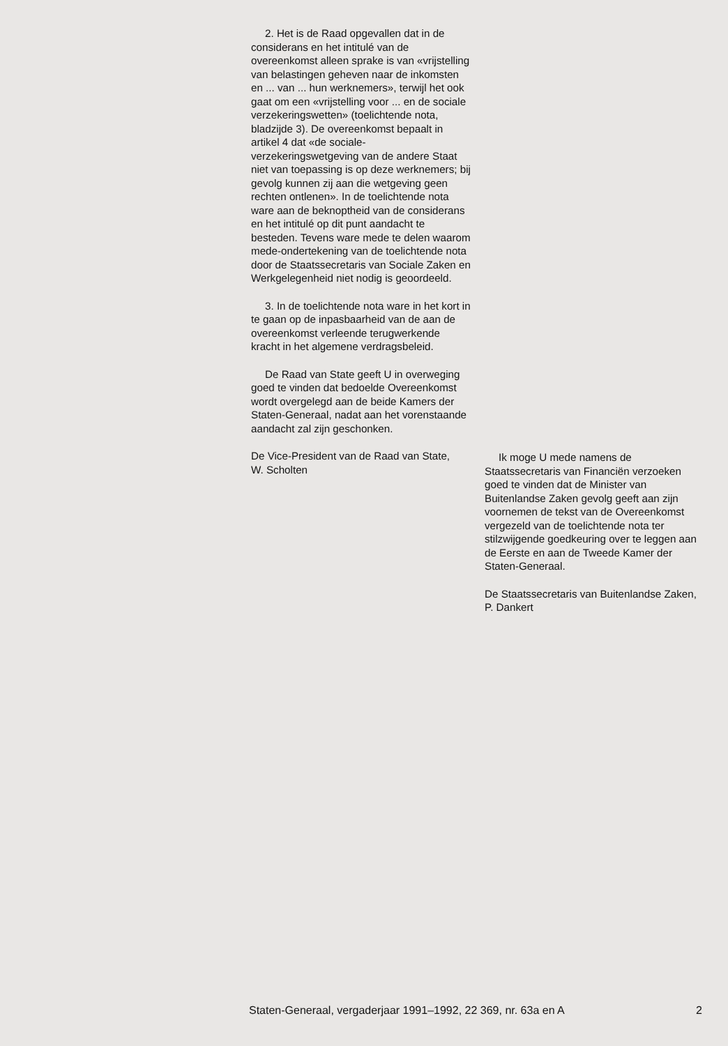2. Het is de Raad opgevallen dat in de considerans en het intitulé van de overeenkomst alleen sprake is van «vrijstelling van belastingen geheven naar de inkomsten en ... van ... hun werknemers», terwijl het ook gaat om een «vrijstelling voor ... en de sociale verzekeringswetten» (toelichtende nota, bladzijde 3). De overeenkomst bepaalt in artikel 4 dat «de sociale-verzekeringswetgeving van de andere Staat niet van toepassing is op deze werknemers; bij gevolg kunnen zij aan die wetgeving geen rechten ontlenen». In de toelichtende nota ware aan de beknoptheid van de considerans en het intitulé op dit punt aandacht te besteden. Tevens ware mede te delen waarom mede-ondertekening van de toelichtende nota door de Staatssecretaris van Sociale Zaken en Werkgelegenheid niet nodig is geoordeeld.
3. In de toelichtende nota ware in het kort in te gaan op de inpasbaarheid van de aan de overeenkomst verleende terugwerkende kracht in het algemene verdragsbeleid.
De Raad van State geeft U in overweging goed te vinden dat bedoelde Overeenkomst wordt overgelegd aan de beide Kamers der Staten-Generaal, nadat aan het vorenstaande aandacht zal zijn geschonken.
De Vice-President van de Raad van State,
W. Scholten
Ik moge U mede namens de Staatssecretaris van Financiën verzoeken goed te vinden dat de Minister van Buitenlandse Zaken gevolg geeft aan zijn voornemen de tekst van de Overeenkomst vergezeld van de toelichtende nota ter stilzwijgende goedkeuring over te leggen aan de Eerste en aan de Tweede Kamer der Staten-Generaal.
De Staatssecretaris van Buitenlandse Zaken,
P. Dankert
Staten-Generaal, vergaderjaar 1991–1992, 22 369, nr. 63a en A 2